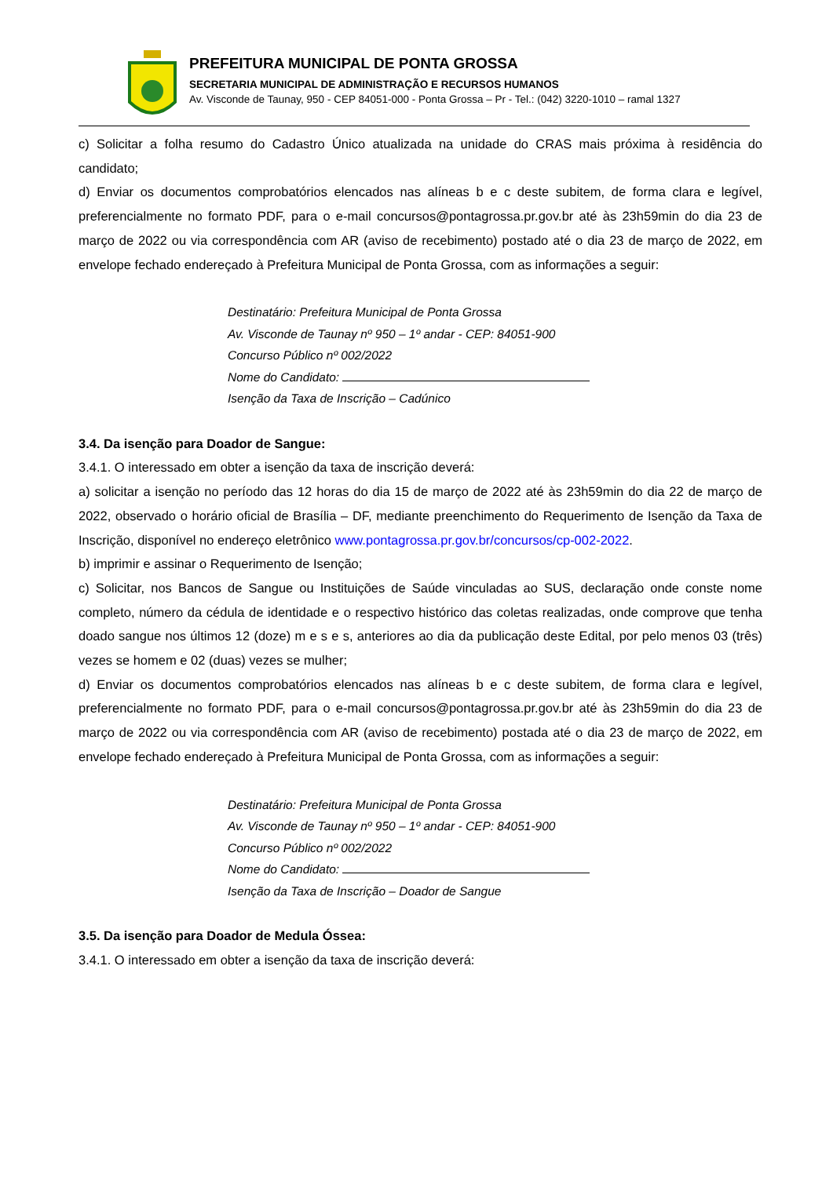PREFEITURA MUNICIPAL DE PONTA GROSSA
SECRETARIA MUNICIPAL DE ADMINISTRAÇÃO E RECURSOS HUMANOS
Av. Visconde de Taunay, 950 - CEP 84051-000 - Ponta Grossa – Pr - Tel.: (042) 3220-1010 – ramal 1327
c) Solicitar a folha resumo do Cadastro Único atualizada na unidade do CRAS mais próxima à residência do candidato;
d) Enviar os documentos comprobatórios elencados nas alíneas b e c deste subitem, de forma clara e legível, preferencialmente no formato PDF, para o e-mail concursos@pontagrossa.pr.gov.br até às 23h59min do dia 23 de março de 2022 ou via correspondência com AR (aviso de recebimento) postado até o dia 23 de março de 2022, em envelope fechado endereçado à Prefeitura Municipal de Ponta Grossa, com as informações a seguir:
Destinatário: Prefeitura Municipal de Ponta Grossa
Av. Visconde de Taunay nº 950 – 1º andar - CEP: 84051-900
Concurso Público nº 002/2022
Nome do Candidato:
Isenção da Taxa de Inscrição – Cadúnico
3.4. Da isenção para Doador de Sangue:
3.4.1. O interessado em obter a isenção da taxa de inscrição deverá:
a) solicitar a isenção no período das 12 horas do dia 15 de março de 2022 até às 23h59min do dia 22 de março de 2022, observado o horário oficial de Brasília – DF, mediante preenchimento do Requerimento de Isenção da Taxa de Inscrição, disponível no endereço eletrônico www.pontagrossa.pr.gov.br/concursos/cp-002-2022.
b) imprimir e assinar o Requerimento de Isenção;
c) Solicitar, nos Bancos de Sangue ou Instituições de Saúde vinculadas ao SUS, declaração onde conste nome completo, número da cédula de identidade e o respectivo histórico das coletas realizadas, onde comprove que tenha doado sangue nos últimos 12 (doze) m e s e s, anteriores ao dia da publicação deste Edital, por pelo menos 03 (três) vezes se homem e 02 (duas) vezes se mulher;
d) Enviar os documentos comprobatórios elencados nas alíneas b e c deste subitem, de forma clara e legível, preferencialmente no formato PDF, para o e-mail concursos@pontagrossa.pr.gov.br até às 23h59min do dia 23 de março de 2022 ou via correspondência com AR (aviso de recebimento) postada até o dia 23 de março de 2022, em envelope fechado endereçado à Prefeitura Municipal de Ponta Grossa, com as informações a seguir:
Destinatário: Prefeitura Municipal de Ponta Grossa
Av. Visconde de Taunay nº 950 – 1º andar - CEP: 84051-900
Concurso Público nº 002/2022
Nome do Candidato:
Isenção da Taxa de Inscrição – Doador de Sangue
3.5. Da isenção para Doador de Medula Óssea:
3.4.1. O interessado em obter a isenção da taxa de inscrição deverá: